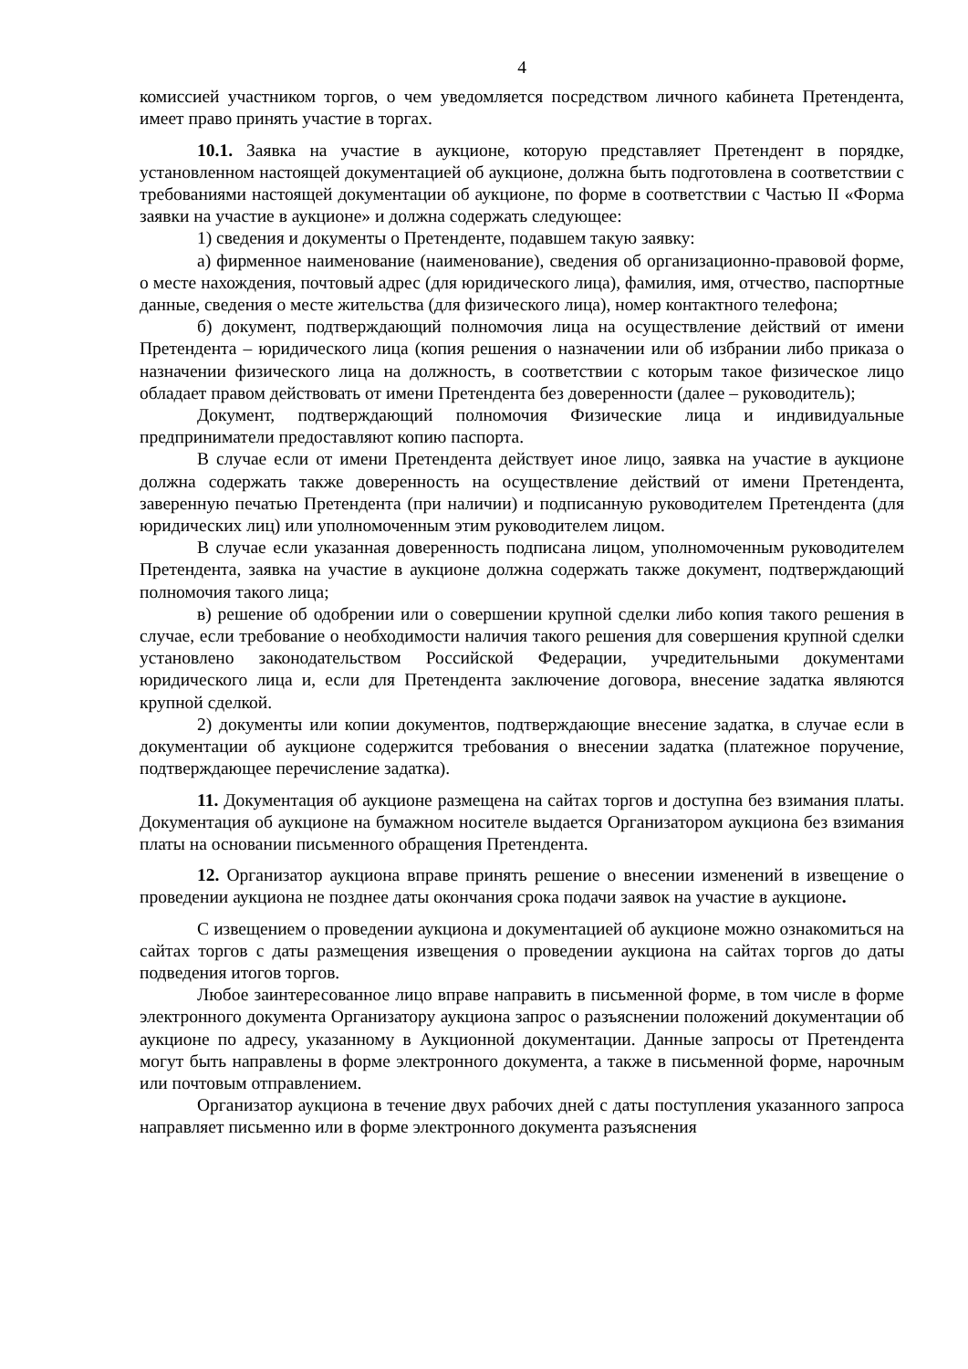4
комиссией участником торгов, о чем уведомляется посредством личного кабинета Претендента, имеет право принять участие в торгах.
10.1. Заявка на участие в аукционе, которую представляет Претендент в порядке, установленном настоящей документацией об аукционе, должна быть подготовлена в соответствии с требованиями настоящей документации об аукционе, по форме в соответствии с Частью II «Форма заявки на участие в аукционе» и должна содержать следующее:
1) сведения и документы о Претенденте, подавшем такую заявку:
а) фирменное наименование (наименование), сведения об организационно-правовой форме, о месте нахождения, почтовый адрес (для юридического лица), фамилия, имя, отчество, паспортные данные, сведения о месте жительства (для физического лица), номер контактного телефона;
б) документ, подтверждающий полномочия лица на осуществление действий от имени Претендента – юридического лица (копия решения о назначении или об избрании либо приказа о назначении физического лица на должность, в соответствии с которым такое физическое лицо обладает правом действовать от имени Претендента без доверенности (далее – руководитель);
Документ, подтверждающий полномочия Физические лица и индивидуальные предприниматели предоставляют копию паспорта.
В случае если от имени Претендента действует иное лицо, заявка на участие в аукционе должна содержать также доверенность на осуществление действий от имени Претендента, заверенную печатью Претендента (при наличии) и подписанную руководителем Претендента (для юридических лиц) или уполномоченным этим руководителем лицом.
В случае если указанная доверенность подписана лицом, уполномоченным руководителем Претендента, заявка на участие в аукционе должна содержать также документ, подтверждающий полномочия такого лица;
в) решение об одобрении или о совершении крупной сделки либо копия такого решения в случае, если требование о необходимости наличия такого решения для совершения крупной сделки установлено законодательством Российской Федерации, учредительными документами юридического лица и, если для Претендента заключение договора, внесение задатка являются крупной сделкой.
2) документы или копии документов, подтверждающие внесение задатка, в случае если в документации об аукционе содержится требования о внесении задатка (платежное поручение, подтверждающее перечисление задатка).
11. Документация об аукционе размещена на сайтах торгов и доступна без взимания платы. Документация об аукционе на бумажном носителе выдается Организатором аукциона без взимания платы на основании письменного обращения Претендента.
12. Организатор аукциона вправе принять решение о внесении изменений в извещение о проведении аукциона не позднее даты окончания срока подачи заявок на участие в аукционе.
С извещением о проведении аукциона и документацией об аукционе можно ознакомиться на сайтах торгов с даты размещения извещения о проведении аукциона на сайтах торгов до даты подведения итогов торгов.
Любое заинтересованное лицо вправе направить в письменной форме, в том числе в форме электронного документа Организатору аукциона запрос о разъяснении положений документации об аукционе по адресу, указанному в Аукционной документации. Данные запросы от Претендента могут быть направлены в форме электронного документа, а также в письменной форме, нарочным или почтовым отправлением.
Организатор аукциона в течение двух рабочих дней с даты поступления указанного запроса направляет письменно или в форме электронного документа разъяснения